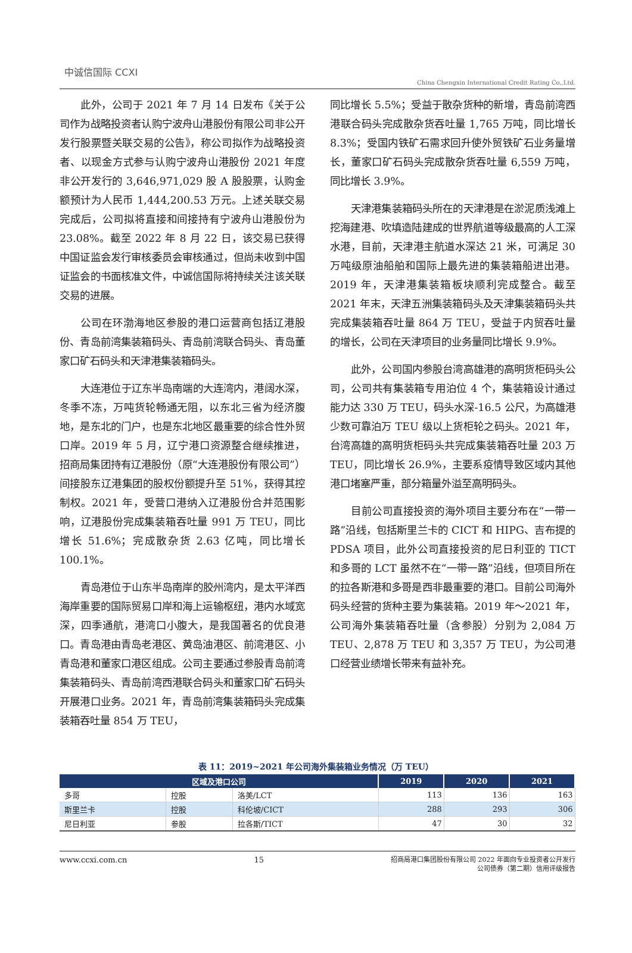中诚信国际 CCXI
China Chengxin International Credit Rating Co.,Ltd.
此外，公司于 2021 年 7 月 14 日发布《关于公司作为战略投资者认购宁波舟山港股份有限公司非公开发行股票暨关联交易的公告》，称公司拟作为战略投资者、以现金方式参与认购宁波舟山港股份 2021 年度非公开发行的 3,646,971,029 股 A 股股票，认购金额预计为人民币 1,444,200.53 万元。上述关联交易完成后，公司拟将直接和间接持有宁波舟山港股份为 23.08%。截至 2022 年 8 月 22 日，该交易已获得中国证监会发行审核委员会审核通过，但尚未收到中国证监会的书面核准文件，中诚信国际将持续关注该关联交易的进展。
公司在环渤海地区参股的港口运营商包括辽港股份、青岛前湾集装箱码头、青岛前湾联合码头、青岛董家口矿石码头和天津港集装箱码头。
大连港位于辽东半岛南端的大连湾内，港阔水深，冬季不冻，万吨货轮畅通无阻，以东北三省为经济腹地，是东北的门户，也是东北地区最重要的综合性外贸口岸。2019 年 5 月，辽宁港口资源整合继续推进，招商局集团持有辽港股份（原“大连港股份有限公司”）间接股东辽港集团的股权份额提升至 51%，获得其控制权。2021 年，受营口港纳入辽港股份合并范围影响，辽港股份完成集装箱吞吐量 991 万 TEU，同比增长 51.6%；完成散杂货 2.63 亿吨，同比增长 100.1%。
青岛港位于山东半岛南岸的胶州湾内，是太平洋西海岸重要的国际贸易口岸和海上运输枢纽，港内水域宽深，四季通航，港湾口小腹大，是我国著名的优良港口。青岛港由青岛老港区、黄岛油港区、前湾港区、小青岛港和董家口港区组成。公司主要通过参股青岛前湾集装箱码头、青岛前湾西港联合码头和董家口矿石码头开展港口业务。2021 年，青岛前湾集装箱码头完成集装箱吞吐量 854 万 TEU，
同比增长 5.5%；受益于散杂货种的新增，青岛前湾西港联合码头完成散杂货吞吐量 1,765 万吨，同比增长 8.3%；受国内铁矿石需求回升使外贸铁矿石业务量增长，董家口矿石码头完成散杂货吞吐量 6,559 万吨，同比增长 3.9%。
天津港集装箱码头所在的天津港是在淤泥质浅滩上挖海建港、吹填造陆建成的世界航道等级最高的人工深水港，目前，天津港主航道水深达 21 米，可满足 30 万吨级原油船舶和国际上最先进的集装箱船进出港。2019 年，天津港集装箱板块顺利完成整合。截至 2021 年末，天津五洲集装箱码头及天津集装箱码头共完成集装箱吞吐量 864 万 TEU，受益于内贸吞吐量的增长，公司在天津项目的业务量同比增长 9.9%。
此外，公司国内参股台湾高雄港的高明货柜码头公司，公司共有集装箱专用泊位 4 个，集装箱设计通过能力达 330 万 TEU，码头水深-16.5 公尺，为高雄港少数可靠泊万 TEU 级以上货柜轮之码头。2021 年，台湾高雄的高明货柜码头共完成集装箱吞吐量 203 万 TEU，同比增长 26.9%，主要系疫情导致区域内其他港口堵塞严重，部分箱量外溢至高明码头。
目前公司直接投资的海外项目主要分布在“一带一路”沿线，包括斯里兰卡的 CICT 和 HIPG、吉布提的 PDSA 项目，此外公司直接投资的尼日利亚的 TICT 和多哥的 LCT 虽然不在“一带一路”沿线，但项目所在的拉各斯港和多哥是西非最重要的港口。目前公司海外码头经营的货种主要为集装箱。2019 年～2021 年，公司海外集装箱吞吐量（含参股）分别为 2,084 万 TEU、2,878 万 TEU 和 3,357 万 TEU，为公司港口经营业绩增长带来有益补充。
表 11：2019~2021 年公司海外集装箱业务情况（万 TEU）
| 区域及港口公司 | | | 2019 | 2020 | 2021 |
| --- | --- | --- | --- | --- | --- |
| 多哥 | 控股 | 洛美/LCT | 113 | 136 | 163 |
| 斯里兰卡 | 控股 | 科伦坡/CICT | 288 | 293 | 306 |
| 尼日利亚 | 参股 | 拉各斯/TICT | 47 | 30 | 32 |
www.ccxi.com.cn 15
招商局港口集团股份有限公司 2022 年面向专业投资者公开发行
公司债券（第二期）信用评级报告